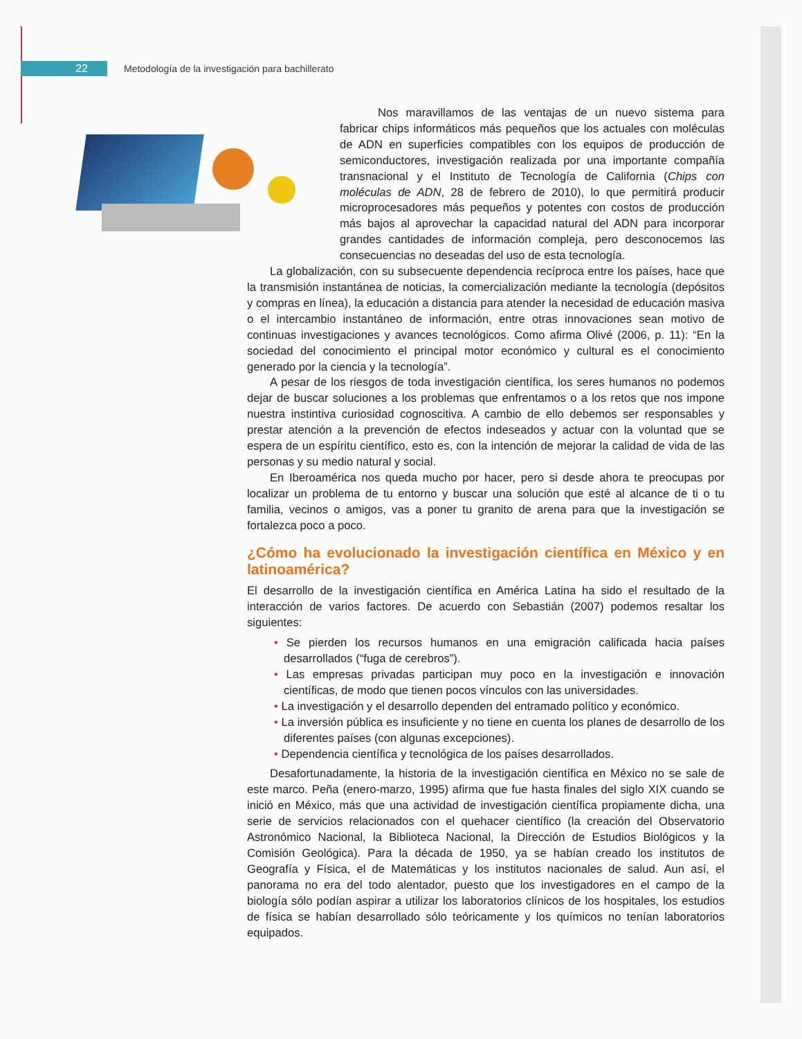22
Metodología de la investigación para bachillerato
Nos maravillamos de las ventajas de un nuevo sistema para fabricar chips informáticos más pequeños que los actuales con moléculas de ADN en superficies compatibles con los equipos de producción de semiconductores, investigación realizada por una importante compañía transnacional y el Instituto de Tecnología de California (Chips con moléculas de ADN, 28 de febrero de 2010), lo que permitirá producir microprocesadores más pequeños y potentes con costos de producción más bajos al aprovechar la capacidad natural del ADN para incorporar grandes cantidades de información compleja, pero desconocemos las consecuencias no deseadas del uso de esta tecnología.
La globalización, con su subsecuente dependencia recíproca entre los países, hace que la transmisión instantánea de noticias, la comercialización mediante la tecnología (depósitos y compras en línea), la educación a distancia para atender la necesidad de educación masiva o el intercambio instantáneo de información, entre otras innovaciones sean motivo de continuas investigaciones y avances tecnológicos. Como afirma Olivé (2006, p. 11): “En la sociedad del conocimiento el principal motor económico y cultural es el conocimiento generado por la ciencia y la tecnología”.
A pesar de los riesgos de toda investigación científica, los seres humanos no podemos dejar de buscar soluciones a los problemas que enfrentamos o a los retos que nos impone nuestra instintiva curiosidad cognoscitiva. A cambio de ello debemos ser responsables y prestar atención a la prevención de efectos indeseados y actuar con la voluntad que se espera de un espíritu científico, esto es, con la intención de mejorar la calidad de vida de las personas y su medio natural y social.
En Iberoamérica nos queda mucho por hacer, pero si desde ahora te preocupas por localizar un problema de tu entorno y buscar una solución que esté al alcance de ti o tu familia, vecinos o amigos, vas a poner tu granito de arena para que la investigación se fortalezca poco a poco.
¿Cómo ha evolucionado la investigación científica en México y en latinoamérica?
El desarrollo de la investigación científica en América Latina ha sido el resultado de la interacción de varios factores. De acuerdo con Sebastián (2007) podemos resaltar los siguientes:
• Se pierden los recursos humanos en una emigración calificada hacia países desarrollados (“fuga de cerebros”).
• Las empresas privadas participan muy poco en la investigación e innovación científicas, de modo que tienen pocos vínculos con las universidades.
• La investigación y el desarrollo dependen del entramado político y económico.
• La inversión pública es insuficiente y no tiene en cuenta los planes de desarrollo de los diferentes países (con algunas excepciones).
• Dependencia científica y tecnológica de los países desarrollados.
Desafortunadamente, la historia de la investigación científica en México no se sale de este marco. Peña (enero-marzo, 1995) afirma que fue hasta finales del siglo XIX cuando se inició en México, más que una actividad de investigación científica propiamente dicha, una serie de servicios relacionados con el quehacer científico (la creación del Observatorio Astronómico Nacional, la Biblioteca Nacional, la Dirección de Estudios Biológicos y la Comisión Geológica). Para la década de 1950, ya se habían creado los institutos de Geografía y Física, el de Matemáticas y los institutos nacionales de salud. Aun así, el panorama no era del todo alentador, puesto que los investigadores en el campo de la biología sólo podían aspirar a utilizar los laboratorios clínicos de los hospitales, los estudios de física se habían desarrollado sólo teóricamente y los químicos no tenían laboratorios equipados.